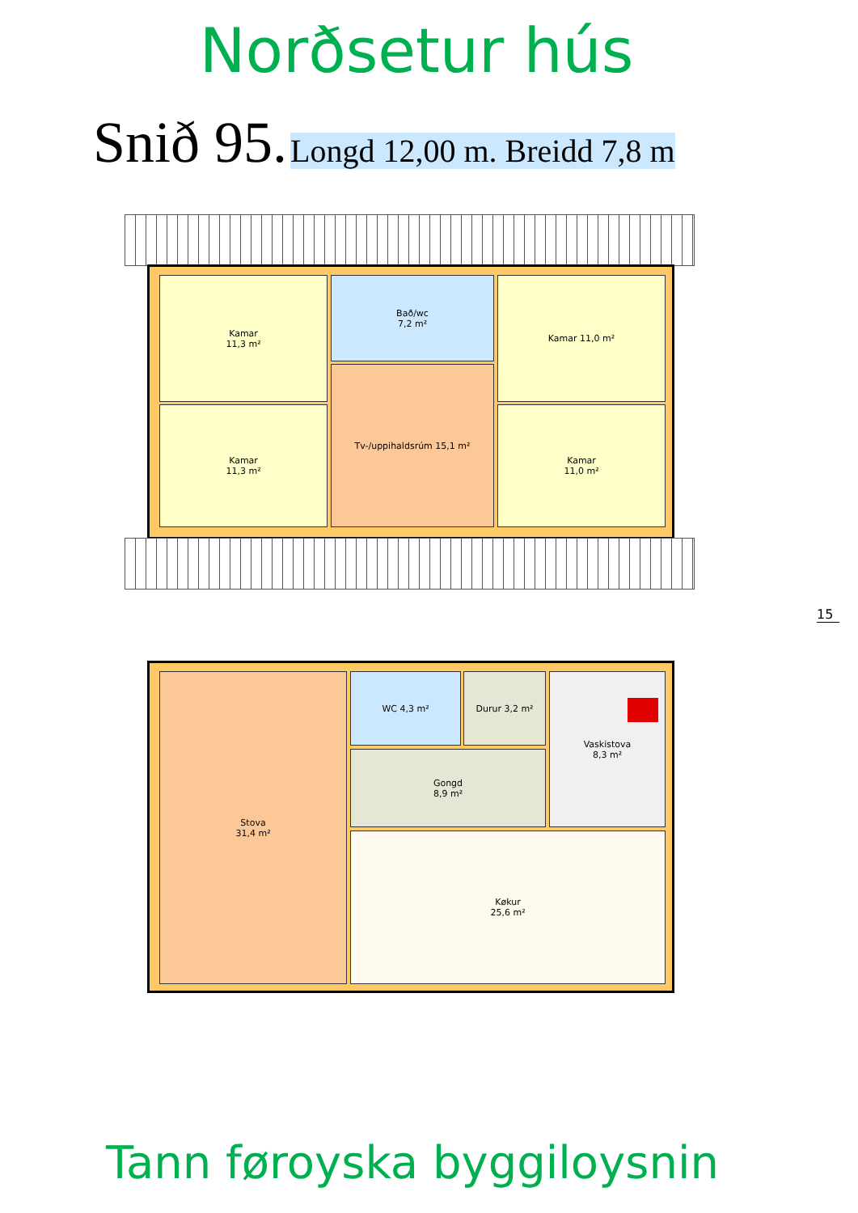Norðsetur hús
Snið 95. Longd 12,00 m. Breidd 7,8 m
Kamar
11,3 m²
Kamar
11,3 m²
Bað/wc
7,2 m²
Tv-/uppihaldsrúm 15,1 m²
Kamar 11,0 m²
Kamar
11,0 m²
15
Stova
31,4 m²
WC 4,3 m² Durur 3,2 m²
Gongd
8,9 m²
Vaskistova
8,3 m²
Køkur
25,6 m²
Tann føroyska byggiloysnin